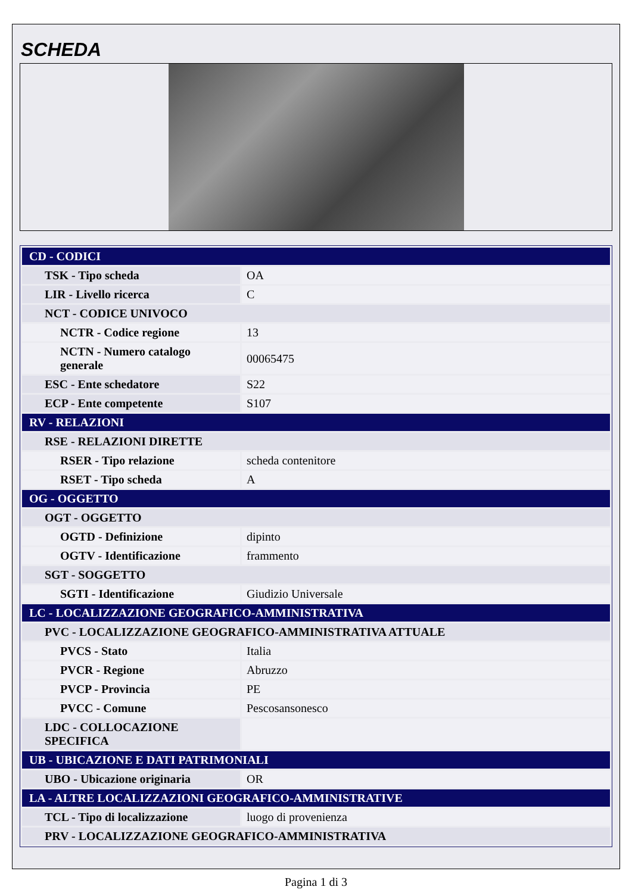SCHEDA
| CD - CODICI | |
| TSK - Tipo scheda | OA |
| LIR - Livello ricerca | C |
| NCT - CODICE UNIVOCO | |
| NCTR - Codice regione | 13 |
| NCTN - Numero catalogo generale | 00065475 |
| ESC - Ente schedatore | S22 |
| ECP - Ente competente | S107 |
| RV - RELAZIONI | |
| RSE - RELAZIONI DIRETTE | |
| RSER - Tipo relazione | scheda contenitore |
| RSET - Tipo scheda | A |
| OG - OGGETTO | |
| OGT - OGGETTO | |
| OGTD - Definizione | dipinto |
| OGTV - Identificazione | frammento |
| SGT - SOGGETTO | |
| SGTI - Identificazione | Giudizio Universale |
| LC - LOCALIZZAZIONE GEOGRAFICO-AMMINISTRATIVA | |
| PVC - LOCALIZZAZIONE GEOGRAFICO-AMMINISTRATIVA ATTUALE | |
| PVCS - Stato | Italia |
| PVCR - Regione | Abruzzo |
| PVCP - Provincia | PE |
| PVCC - Comune | Pescosansonesco |
| LDC - COLLOCAZIONE SPECIFICA | |
| UB - UBICAZIONE E DATI PATRIMONIALI | |
| UBO - Ubicazione originaria | OR |
| LA - ALTRE LOCALIZZAZIONI GEOGRAFICO-AMMINISTRATIVE | |
| TCL - Tipo di localizzazione | luogo di provenienza |
| PRV - LOCALIZZAZIONE GEOGRAFICO-AMMINISTRATIVA | |
Pagina 1 di 3